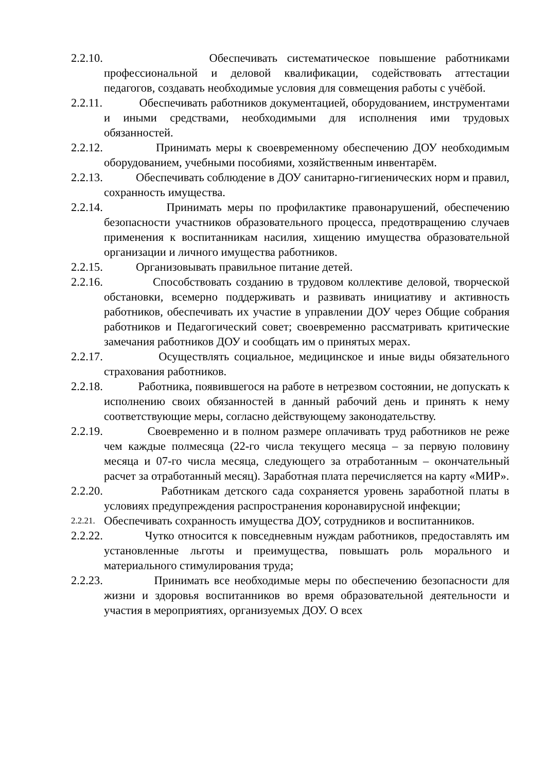2.2.10.
Обеспечивать систематическое повышение работниками профессиональной и деловой квалификации, содействовать аттестации педагогов, создавать необходимые условия для совмещения работы с учёбой.
2.2.11.
Обеспечивать работников документацией, оборудованием, инструментами и иными средствами, необходимыми для исполнения ими трудовых обязанностей.
2.2.12.
Принимать меры к своевременному обеспечению ДОУ необходимым оборудованием, учебными пособиями, хозяйственным инвентарём.
2.2.13.
Обеспечивать соблюдение в ДОУ санитарно-гигиенических норм и правил, сохранность имущества.
2.2.14.
Принимать меры по профилактике правонарушений, обеспечению безопасности участников образовательного процесса, предотвращению случаев применения к воспитанникам насилия, хищению имущества образовательной организации и личного имущества работников.
2.2.15.
Организовывать правильное питание детей.
2.2.16.
Способствовать созданию в трудовом коллективе деловой, творческой обстановки, всемерно поддерживать и развивать инициативу и активность работников, обеспечивать их участие в управлении ДОУ через Общие собрания работников и Педагогический совет; своевременно рассматривать критические замечания работников ДОУ и сообщать им о принятых мерах.
2.2.17.
Осуществлять социальное, медицинское и иные виды обязательного страхования работников.
2.2.18.
Работника, появившегося на работе в нетрезвом состоянии, не допускать к исполнению своих обязанностей в данный рабочий день и принять к нему соответствующие меры, согласно действующему законодательству.
2.2.19.
Своевременно и в полном размере оплачивать труд работников не реже чем каждые полмесяца (22-го числа текущего месяца – за первую половину месяца и 07-го числа месяца, следующего за отработанным – окончательный расчет за отработанный месяц). Заработная плата перечисляется на карту «МИР».
2.2.20.
Работникам детского сада сохраняется уровень заработной платы в условиях предупреждения распространения коронавирусной инфекции;
2.2.21.
Обеспечивать сохранность имущества ДОУ, сотрудников и воспитанников.
2.2.22.
Чутко относится к повседневным нуждам работников, предоставлять им установленные льготы и преимущества, повышать роль морального и материального стимулирования труда;
2.2.23.
Принимать все необходимые меры по обеспечению безопасности для жизни и здоровья воспитанников во время образовательной деятельности и участия в мероприятиях, организуемых ДОУ. О всех